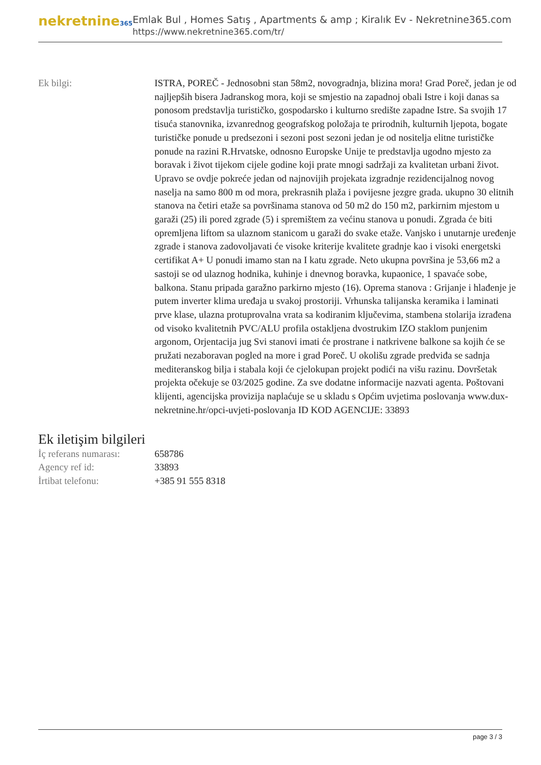nekretnine365
Emlak Bul , Homes Satış , Apartments & amp ; Kiralık Ev - Nekretnine365.com
https://www.nekretnine365.com/tr/
| Ek bilgi: | ISTRA, POREČ - Jednosobni stan 58m2, novogradnja, blizina mora! Grad Poreč, jedan je od najljepših bisera Jadranskog mora, koji se smjestio na zapadnoj obali Istre i koji danas sa ponosom predstavlja turističko, gospodarsko i kulturno središte zapadne Istre. Sa svojih 17 tisuća stanovnika, izvanrednog geografskog položaja te prirodnih, kulturnih ljepota, bogate turističke ponude u predsezoni i sezoni post sezoni jedan je od nositelja elitne turističke ponude na razini R.Hrvatske, odnosno Europske Unije te predstavlja ugodno mjesto za boravak i život tijekom cijele godine koji prate mnogi sadržaji za kvalitetan urbani život. Upravo se ovdje pokreće jedan od najnovijih projekata izgradnje rezidencijalnog novog naselja na samo 800 m od mora, prekrasnih plaža i povijesne jezgre grada. ukupno 30 elitnih stanova na četiri etaže sa površinama stanova od 50 m2 do 150 m2, parkirnim mjestom u garaži (25) ili pored zgrade (5) i spremištem za većinu stanova u ponudi. Zgrada će biti opremljena liftom sa ulaznom stanicom u garaži do svake etaže. Vanjsko i unutarnje uređenje zgrade i stanova zadovoljavati će visoke kriterije kvalitete gradnje kao i visoki energetski certifikat A+ U ponudi imamo stan na I katu zgrade. Neto ukupna površina je 53,66 m2 a sastoji se od ulaznog hodnika, kuhinje i dnevnog boravka, kupaonice, 1 spavaće sobe, balkona. Stanu pripada garažno parkirno mjesto (16). Oprema stanova : Grijanje i hlađenje je putem inverter klima uređaja u svakoj prostoriji. Vrhunska talijanska keramika i laminati prve klase, ulazna protuprovalna vrata sa kodiranim ključevima, stambena stolarija izrađena od visoko kvalitetnih PVC/ALU profila ostakljena dvostrukim IZO staklom punjenim argonom, Orjentacija jug Svi stanovi imati će prostrane i natkrivene balkone sa kojih će se pružati nezaboravan pogled na more i grad Poreč. U okolišu zgrade predviđa se sadnja mediteranskog bilja i stabala koji će cjelokupan projekt podići na višu razinu. Dovršetak projekta očekuje se 03/2025 godine. Za sve dodatne informacije nazvati agenta. Poštovani klijenti, agencijska provizija naplaćuje se u skladu s Općim uvjetima poslovanja www.dux-nekretnine.hr/opci-uvjeti-poslovanja ID KOD AGENCIJE: 33893 |
Ek iletişim bilgileri
| İç referans numarası: | 658786 |
| Agency ref id: | 33893 |
| İrtibat telefonu: | +385 91 555 8318 |
page 3 / 3